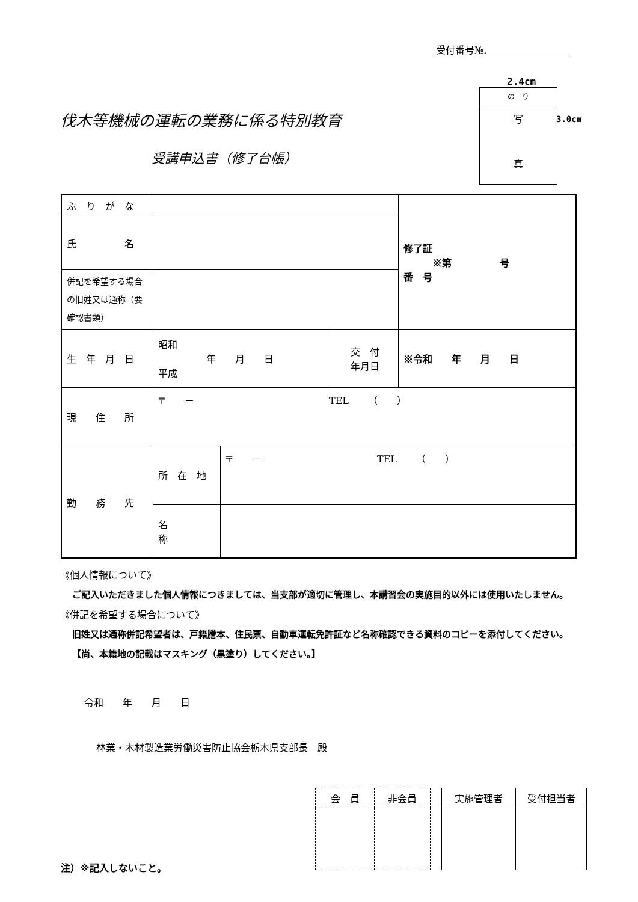受付番号№.
2.4cm
の　り
写
真
3.0cm
伐木等機械の運転の業務に係る特別教育
受講申込書（修了台帳）
| ふ り が な | | | | 修了証 ※第 号 番 号 |
| 氏 名 | | | | |
| 併記を希望する場合の旧姓又は通称（要確認書類） | | | | |
| 生 年 月 日 | 昭和 年 月 日 平成 | | 交 付 年月日 | ※令和 年 月 日 |
| 現 住 所 | 〒 － TEL （ ） | | | |
| 勤 務 先 | 所 在 地 | 〒 － TEL （ ） | | |
| | 名 称 | | | |
《個人情報について》
ご記入いただきました個人情報につきましては、当支部が適切に管理し、本講習会の実施目的以外には使用いたしません。
《併記を希望する場合について》
旧姓又は通称併記希望者は、戸籍謄本、住民票、自動車運転免許証など名称確認できる資料のコピーを添付してください。【尚、本籍地の記載はマスキング（黒塗り）してください。】
令和　　年　　月　　日
林業・木材製造業労働災害防止協会栃木県支部長　殿
| 会 員 | 非会員 |
| 実施管理者 | 受付担当者 |
注）※記入しないこと。